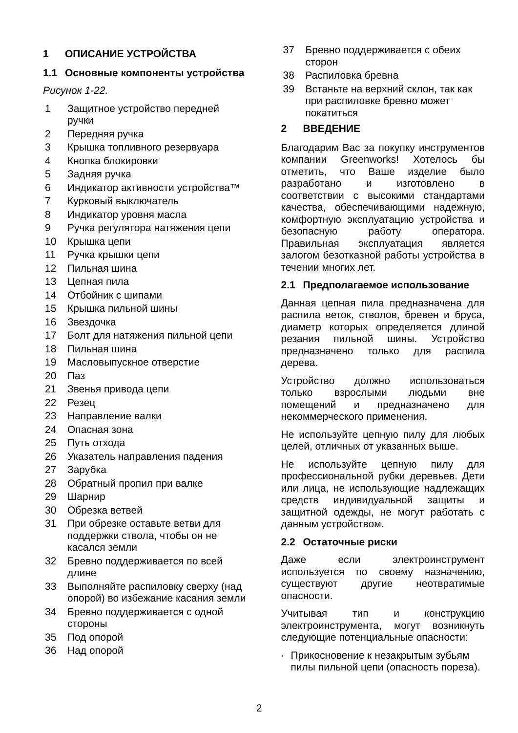1 ОПИСАНИЕ УСТРОЙСТВА
1.1 Основные компоненты устройства
Рисунок 1-22.
1 Защитное устройство передней ручки
2 Передняя ручка
3 Крышка топливного резервуара
4 Кнопка блокировки
5 Задняя ручка
6 Индикатор активности устройства™
7 Курковый выключатель
8 Индикатор уровня масла
9 Ручка регулятора натяжения цепи
10 Крышка цепи
11 Ручка крышки цепи
12 Пильная шина
13 Цепная пила
14 Отбойник с шипами
15 Крышка пильной шины
16 Звездочка
17 Болт для натяжения пильной цепи
18 Пильная шина
19 Масловыпускное отверстие
20 Паз
21 Звенья привода цепи
22 Резец
23 Направление валки
24 Опасная зона
25 Путь отхода
26 Указатель направления падения
27 Зарубка
28 Обратный пропил при валке
29 Шарнир
30 Обрезка ветвей
31 При обрезке оставьте ветви для поддержки ствола, чтобы он не касался земли
32 Бревно поддерживается по всей длине
33 Выполняйте распиловку сверху (над опорой) во избежание касания земли
34 Бревно поддерживается с одной стороны
35 Под опорой
36 Над опорой
37 Бревно поддерживается с обеих сторон
38 Распиловка бревна
39 Встаньте на верхний склон, так как при распиловке бревно может покатиться
2 ВВЕДЕНИЕ
Благодарим Вас за покупку инструментов компании Greenworks! Хотелось бы отметить, что Ваше изделие было разработано и изготовлено в соответствии с высокими стандартами качества, обеспечивающими надежную, комфортную эксплуатацию устройства и безопасную работу оператора. Правильная эксплуатация является залогом безотказной работы устройства в течении многих лет.
2.1 Предполагаемое использование
Данная цепная пила предназначена для распила веток, стволов, бревен и бруса, диаметр которых определяется длиной резания пильной шины. Устройство предназначено только для распила дерева.
Устройство должно использоваться только взрослыми людьми вне помещений и предназначено для некоммерческого применения.
Не используйте цепную пилу для любых целей, отличных от указанных выше.
Не используйте цепную пилу для профессиональной рубки деревьев. Дети или лица, не использующие надлежащих средств индивидуальной защиты и защитной одежды, не могут работать с данным устройством.
2.2 Остаточные риски
Даже если электроинструмент используется по своему назначению, существуют другие неотвратимые опасности.
Учитывая тип и конструкцию электроинструмента, могут возникнуть следующие потенциальные опасности:
· Прикосновение к незакрытым зубьям пилы пильной цепи (опасность пореза).
2